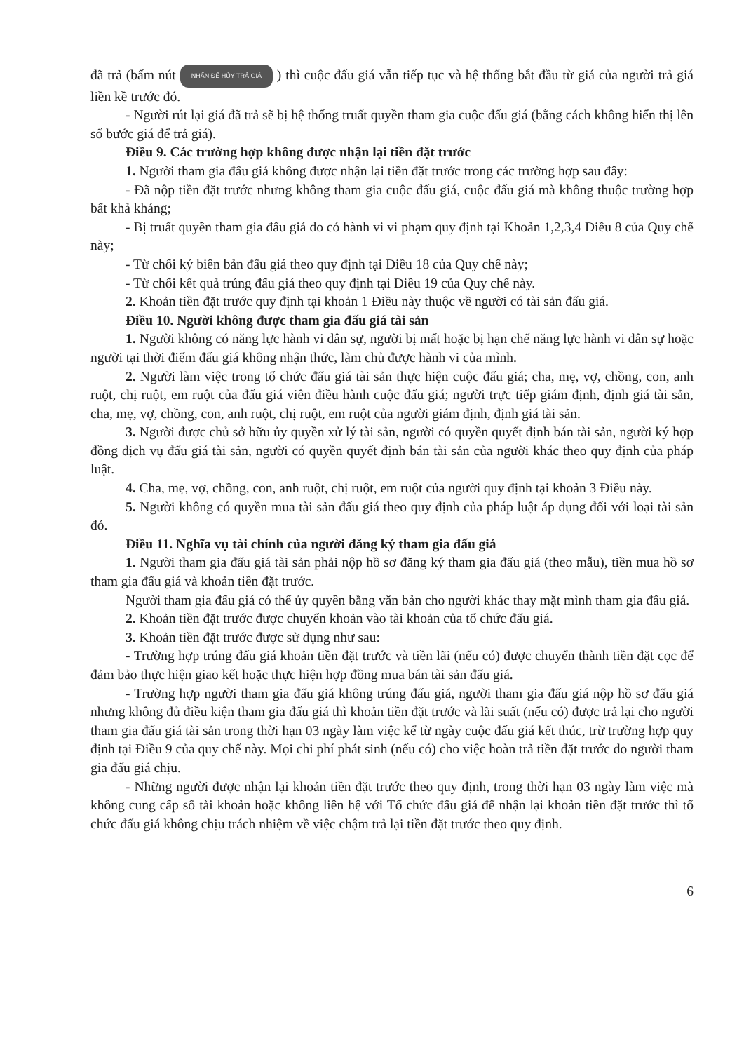đã trả (bấm nút NHẤN ĐỂ HỦY TRẢ GIÁ ) thì cuộc đấu giá vẫn tiếp tục và hệ thống bắt đầu từ giá của người trả giá liền kề trước đó.
- Người rút lại giá đã trả sẽ bị hệ thống truất quyền tham gia cuộc đấu giá (bằng cách không hiển thị lên số bước giá để trả giá).
Điều 9. Các trường hợp không được nhận lại tiền đặt trước
1. Người tham gia đấu giá không được nhận lại tiền đặt trước trong các trường hợp sau đây:
- Đã nộp tiền đặt trước nhưng không tham gia cuộc đấu giá, cuộc đấu giá mà không thuộc trường hợp bất khả kháng;
- Bị truất quyền tham gia đấu giá do có hành vi vi phạm quy định tại Khoản 1,2,3,4 Điều 8 của Quy chế này;
- Từ chối ký biên bản đấu giá theo quy định tại Điều 18 của Quy chế này;
- Từ chối kết quả trúng đấu giá theo quy định tại Điều 19 của Quy chế này.
2. Khoản tiền đặt trước quy định tại khoản 1 Điều này thuộc về người có tài sản đấu giá.
Điều 10. Người không được tham gia đấu giá tài sản
1. Người không có năng lực hành vi dân sự, người bị mất hoặc bị hạn chế năng lực hành vi dân sự hoặc người tại thời điểm đấu giá không nhận thức, làm chủ được hành vi của mình.
2. Người làm việc trong tổ chức đấu giá tài sản thực hiện cuộc đấu giá; cha, mẹ, vợ, chồng, con, anh ruột, chị ruột, em ruột của đấu giá viên điều hành cuộc đấu giá; người trực tiếp giám định, định giá tài sản, cha, mẹ, vợ, chồng, con, anh ruột, chị ruột, em ruột của người giám định, định giá tài sản.
3. Người được chủ sở hữu ủy quyền xử lý tài sản, người có quyền quyết định bán tài sản, người ký hợp đồng dịch vụ đấu giá tài sản, người có quyền quyết định bán tài sản của người khác theo quy định của pháp luật.
4. Cha, mẹ, vợ, chồng, con, anh ruột, chị ruột, em ruột của người quy định tại khoản 3 Điều này.
5. Người không có quyền mua tài sản đấu giá theo quy định của pháp luật áp dụng đối với loại tài sản đó.
Điều 11. Nghĩa vụ tài chính của người đăng ký tham gia đấu giá
1. Người tham gia đấu giá tài sản phải nộp hồ sơ đăng ký tham gia đấu giá (theo mẫu), tiền mua hồ sơ tham gia đấu giá và khoản tiền đặt trước.
Người tham gia đấu giá có thể ủy quyền bằng văn bản cho người khác thay mặt mình tham gia đấu giá.
2. Khoản tiền đặt trước được chuyển khoản vào tài khoản của tổ chức đấu giá.
3. Khoản tiền đặt trước được sử dụng như sau:
- Trường hợp trúng đấu giá khoản tiền đặt trước và tiền lãi (nếu có) được chuyển thành tiền đặt cọc để đảm bảo thực hiện giao kết hoặc thực hiện hợp đồng mua bán tài sản đấu giá.
- Trường hợp người tham gia đấu giá không trúng đấu giá, người tham gia đấu giá nộp hồ sơ đấu giá nhưng không đủ điều kiện tham gia đấu giá thì khoản tiền đặt trước và lãi suất (nếu có) được trả lại cho người tham gia đấu giá tài sản trong thời hạn 03 ngày làm việc kể từ ngày cuộc đấu giá kết thúc, trừ trường hợp quy định tại Điều 9 của quy chế này. Mọi chi phí phát sinh (nếu có) cho việc hoàn trả tiền đặt trước do người tham gia đấu giá chịu.
- Những người được nhận lại khoản tiền đặt trước theo quy định, trong thời hạn 03 ngày làm việc mà không cung cấp số tài khoản hoặc không liên hệ với Tổ chức đấu giá để nhận lại khoản tiền đặt trước thì tổ chức đấu giá không chịu trách nhiệm về việc chậm trả lại tiền đặt trước theo quy định.
6